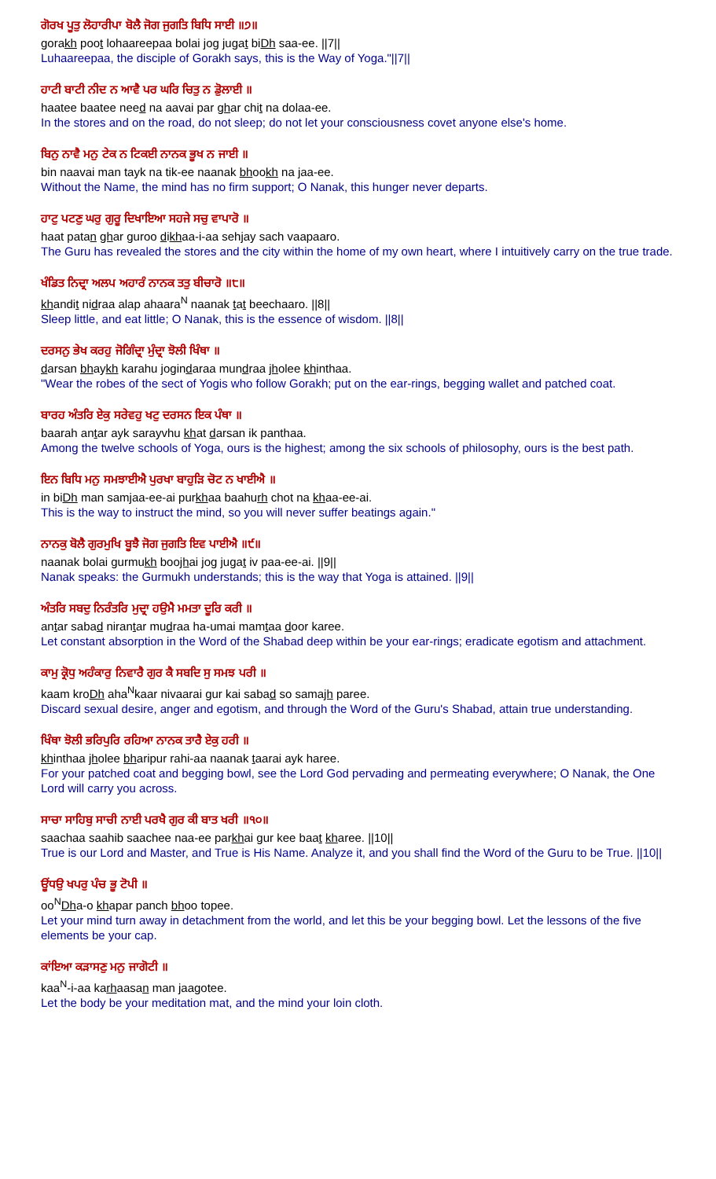ਗੋਰਖ ਪੂਤੁ ਲੋਹਾਰੀਪਾ ਬੋਲੈ ਜੋਗ ਜੁਗਤਿ ਬਿਧਿ ਸਾਈ ॥੭॥
gorakh poot lohaareepaa bolai jog jugat biDh saa-ee. ||7||
Luhaareepaa, the disciple of Gorakh says, this is the Way of Yoga."||7||
ਹਾਟੀ ਬਾਟੀ ਨੀਦ ਨ ਆਵੈ ਪਰ ਘਰਿ ਚਿਤੁ ਨ ਡੋੁਲਾਈ ॥
haatee baatee need na aavai par ghar chit na dolaa-ee.
In the stores and on the road, do not sleep; do not let your consciousness covet anyone else's home.
ਬਿਨੁ ਨਾਵੈ ਮਨੁ ਟੇਕ ਨ ਟਿਕਈ ਨਾਨਕ ਭੂਖ ਨ ਜਾਈ ॥
bin naavai man tayk na tik-ee naanak bhookh na jaa-ee.
Without the Name, the mind has no firm support; O Nanak, this hunger never departs.
ਹਾਟੁ ਪਟਣੁ ਘਰੁ ਗੁਰੂ ਦਿਖਾਇਆ ਸਹਜੇ ਸਚੁ ਵਾਪਾਰੋ ॥
haat patan ghar guroo dikhaa-i-aa sehjay sach vaapaaro.
The Guru has revealed the stores and the city within the home of my own heart, where I intuitively carry on the true trade.
ਖੰਡਿਤ ਨਿਦ੍ਰਾ ਅਲਪ ਅਹਾਰੰ ਨਾਨਕ ਤਤੁ ਬੀਚਾਰੋ ॥੮॥
khandit nidraa alap ahaara<sup>N</sup> naanak tat beechaaro. ||8||
Sleep little, and eat little; O Nanak, this is the essence of wisdom. ||8||
ਦਰਸਨੁ ਭੇਖ ਕਰਹੁ ਜੋਗਿੰਦ੍ਰਾ ਮੁੰਦ੍ਰਾ ਝੋਲੀ ਖਿੰਥਾ ॥
darsan bhaykh karahu jogindaraa mundraa jholee khinthaa.
"Wear the robes of the sect of Yogis who follow Gorakh; put on the ear-rings, begging wallet and patched coat.
ਬਾਰਹ ਅੰਤਰਿ ਏਕੁ ਸਰੇਵਹੁ ਖਟੁ ਦਰਸਨ ਇਕ ਪੰਥਾ ॥
baarah antar ayk sarayvhu khat darsan ik panthaa.
Among the twelve schools of Yoga, ours is the highest; among the six schools of philosophy, ours is the best path.
ਇਨ ਬਿਧਿ ਮਨੁ ਸਮਝਾਈਐ ਪੁਰਖਾ ਬਾਹੁੜਿ ਚੋਟ ਨ ਖਾਈਐ ॥
in biDh man samjaa-ee-ai purkhaa baahurh chot na khaa-ee-ai.
This is the way to instruct the mind, so you will never suffer beatings again."
ਨਾਨਕੁ ਬੋਲੈ ਗੁਰਮੁਖਿ ਬੂਝੈ ਜੋਗ ਜੁਗਤਿ ਇਵ ਪਾਈਐ ॥੯॥
naanak bolai gurmukh boojhai jog jugat iv paa-ee-ai. ||9||
Nanak speaks: the Gurmukh understands; this is the way that Yoga is attained. ||9||
ਅੰਤਰਿ ਸਬਦੁ ਨਿਰੰਤਰਿ ਮੁਦ੍ਰਾ ਹਉਮੈ ਮਮਤਾ ਦੂਰਿ ਕਰੀ ॥
antar sabad nirantar mudraa ha-umai mamtaa door karee.
Let constant absorption in the Word of the Shabad deep within be your ear-rings; eradicate egotism and attachment.
ਕਾਮੁ ਕ੍ਰੋਧੁ ਅਹੰਕਾਰੁ ਨਿਵਾਰੈ ਗੁਰ ਕੈ ਸਬਦਿ ਸੁ ਸਮਝ ਪਰੀ ॥
kaam kroDh aha<sup>N</sup>kaar nivaarai gur kai sabad so samajh paree.
Discard sexual desire, anger and egotism, and through the Word of the Guru's Shabad, attain true understanding.
ਖਿੰਥਾ ਝੋਲੀ ਭਰਿਪੁਰਿ ਰਹਿਆ ਨਾਨਕ ਤਾਰੈ ਏਕੁ ਹਰੀ ॥
khinthaa jholee bharipur rahi-aa naanak taarai ayk haree.
For your patched coat and begging bowl, see the Lord God pervading and permeating everywhere; O Nanak, the One Lord will carry you across.
ਸਾਚਾ ਸਾਹਿਬੁ ਸਾਚੀ ਨਾਈ ਪਰਖੈ ਗੁਰ ਕੀ ਬਾਤ ਖਰੀ ॥੧੦॥
saachaa saahib saachee naa-ee parkhai gur kee baat kharee. ||10||
True is our Lord and Master, and True is His Name. Analyze it, and you shall find the Word of the Guru to be True. ||10||
ਊਂਧਉ ਖਪਰੁ ਪੰਚ ਭੂ ਟੋਪੀ ॥
oo<sup>N</sup>Dha-o khapar panch bhoo topee.
Let your mind turn away in detachment from the world, and let this be your begging bowl. Let the lessons of the five elements be your cap.
ਕਾਂਇਆ ਕੜਾਸਣੁ ਮਨੁ ਜਾਗੋਟੀ ॥
kaa<sup>N</sup>-i-aa karhaasan man jaagotee.
Let the body be your meditation mat, and the mind your loin cloth.